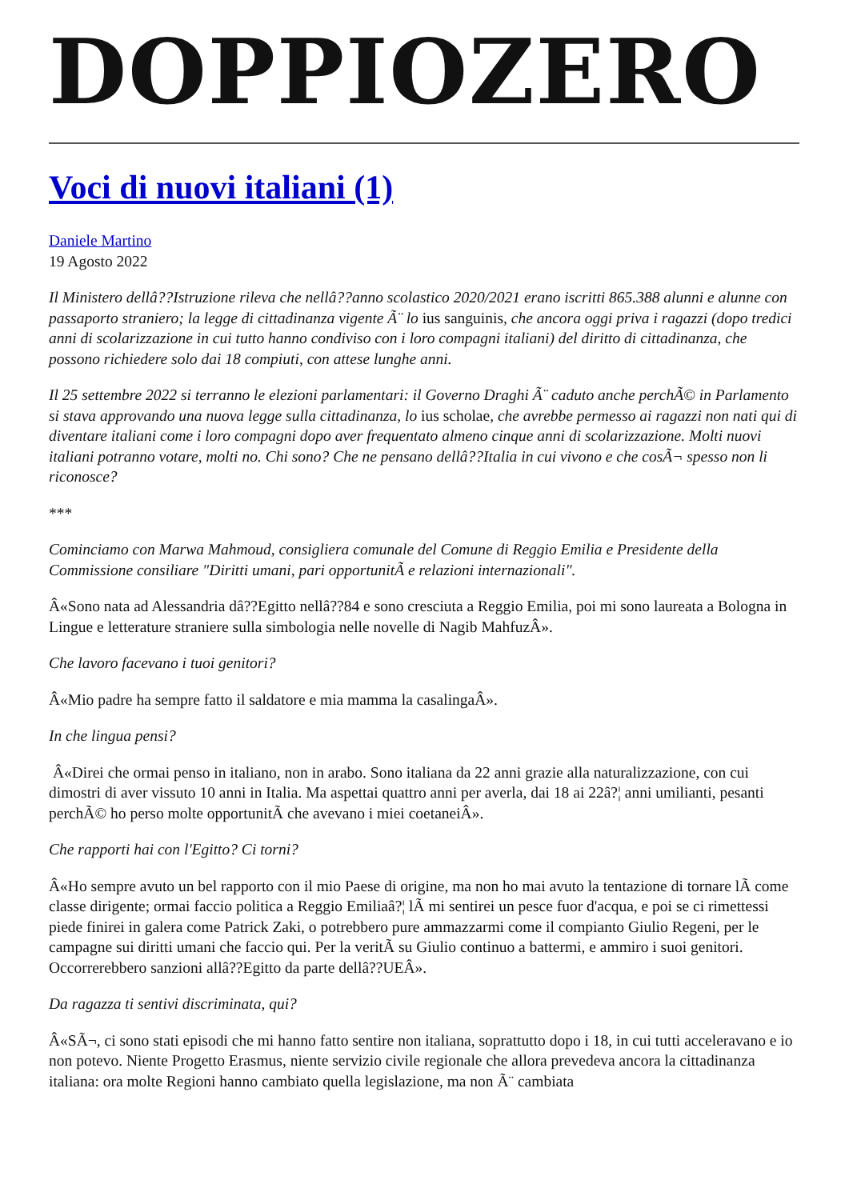DOPPIOZERO
Voci di nuovi italiani (1)
Daniele Martino
19 Agosto 2022
Il Ministero dellâ??Istruzione rileva che nellâ??anno scolastico 2020/2021 erano iscritti 865.388 alunni e alunne con passaporto straniero; la legge di cittadinanza vigente Ã¨ lo ius sanguinis, che ancora oggi priva i ragazzi (dopo tredici anni di scolarizzazione in cui tutto hanno condiviso con i loro compagni italiani) del diritto di cittadinanza, che possono richiedere solo dai 18 compiuti, con attese lunghe anni.
Il 25 settembre 2022 si terranno le elezioni parlamentari: il Governo Draghi Ã¨ caduto anche perchÃ© in Parlamento si stava approvando una nuova legge sulla cittadinanza, lo ius scholae, che avrebbe permesso ai ragazzi non nati qui di diventare italiani come i loro compagni dopo aver frequentato almeno cinque anni di scolarizzazione. Molti nuovi italiani potranno votare, molti no. Chi sono? Che ne pensano dellâ??Italia in cui vivono e che cosÃ¬ spesso non li riconosce?
***
Cominciamo con Marwa Mahmoud, consigliera comunale del Comune di Reggio Emilia e Presidente della Commissione consiliare "Diritti umani, pari opportunitÃ e relazioni internazionali".
Â«Sono nata ad Alessandria dâ??Egitto nellâ??84 e sono cresciuta a Reggio Emilia, poi mi sono laureata a Bologna in Lingue e letterature straniere sulla simbologia nelle novelle di Nagib MahfuzÂ».
Che lavoro facevano i tuoi genitori?
Â«Mio padre ha sempre fatto il saldatore e mia mamma la casalingaÂ».
In che lingua pensi?
Â«Direi che ormai penso in italiano, non in arabo. Sono italiana da 22 anni grazie alla naturalizzazione, con cui dimostri di aver vissuto 10 anni in Italia. Ma aspettai quattro anni per averla, dai 18 ai 22â?¦ anni umilianti, pesanti perchÃ© ho perso molte opportunitÃ che avevano i miei coetaneiÂ».
Che rapporti hai con l'Egitto? Ci torni?
Â«Ho sempre avuto un bel rapporto con il mio Paese di origine, ma non ho mai avuto la tentazione di tornare lÃ come classe dirigente; ormai faccio politica a Reggio Emiliaâ?¦ lÃ mi sentirei un pesce fuor d'acqua, e poi se ci rimettessi piede finirei in galera come Patrick Zaki, o potrebbero pure ammazzarmi come il compianto Giulio Regeni, per le campagne sui diritti umani che faccio qui. Per la veritÃ su Giulio continuo a battermi, e ammiro i suoi genitori. Occorrerebbero sanzioni allâ??Egitto da parte dellâ??UEÂ».
Da ragazza ti sentivi discriminata, qui?
Â«SÃ¬, ci sono stati episodi che mi hanno fatto sentire non italiana, soprattutto dopo i 18, in cui tutti acceleravano e io non potevo. Niente Progetto Erasmus, niente servizio civile regionale che allora prevedeva ancora la cittadinanza italiana: ora molte Regioni hanno cambiato quella legislazione, ma non Ã¨ cambiata